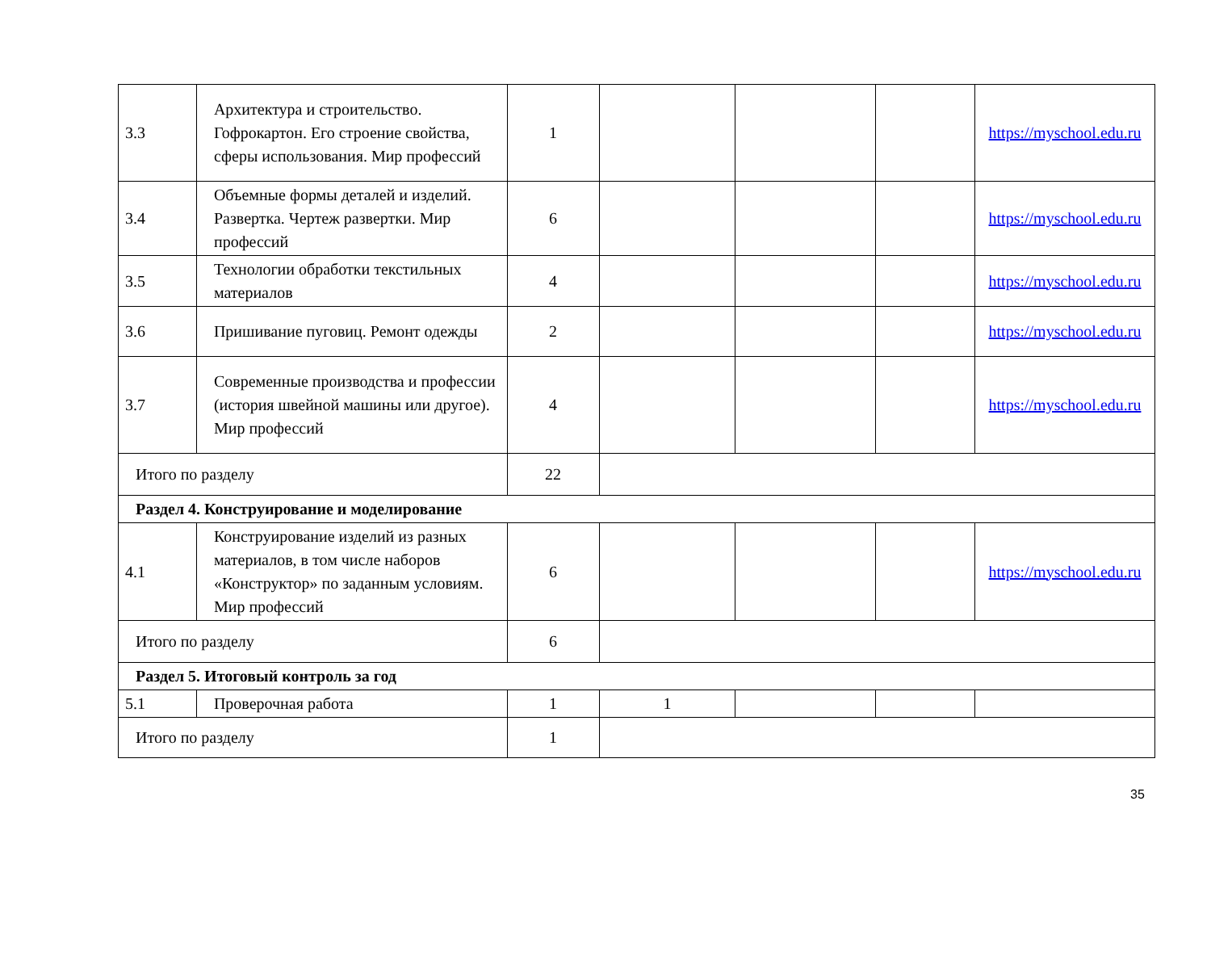| 3.3 | Архитектура и строительство. Гофрокартон. Его строение свойства, сферы использования. Мир профессий | 1 | | | | https://myschool.edu.ru |
| 3.4 | Объемные формы деталей и изделий. Развертка. Чертеж развертки. Мир профессий | 6 | | | | https://myschool.edu.ru |
| 3.5 | Технологии обработки текстильных материалов | 4 | | | | https://myschool.edu.ru |
| 3.6 | Пришивание пуговиц. Ремонт одежды | 2 | | | | https://myschool.edu.ru |
| 3.7 | Современные производства и профессии (история швейной машины или другое). Мир профессий | 4 | | | | https://myschool.edu.ru |
| Итого по разделу | | 22 | | | | |
| Раздел 4. Конструирование и моделирование | | | | | | |
| 4.1 | Конструирование изделий из разных материалов, в том числе наборов «Конструктор» по заданным условиям. Мир профессий | 6 | | | | https://myschool.edu.ru |
| Итого по разделу | | 6 | | | | |
| Раздел 5. Итоговый контроль за год | | | | | | |
| 5.1 | Проверочная работа | 1 | 1 | | | |
| Итого по разделу | | 1 | | | | |
35